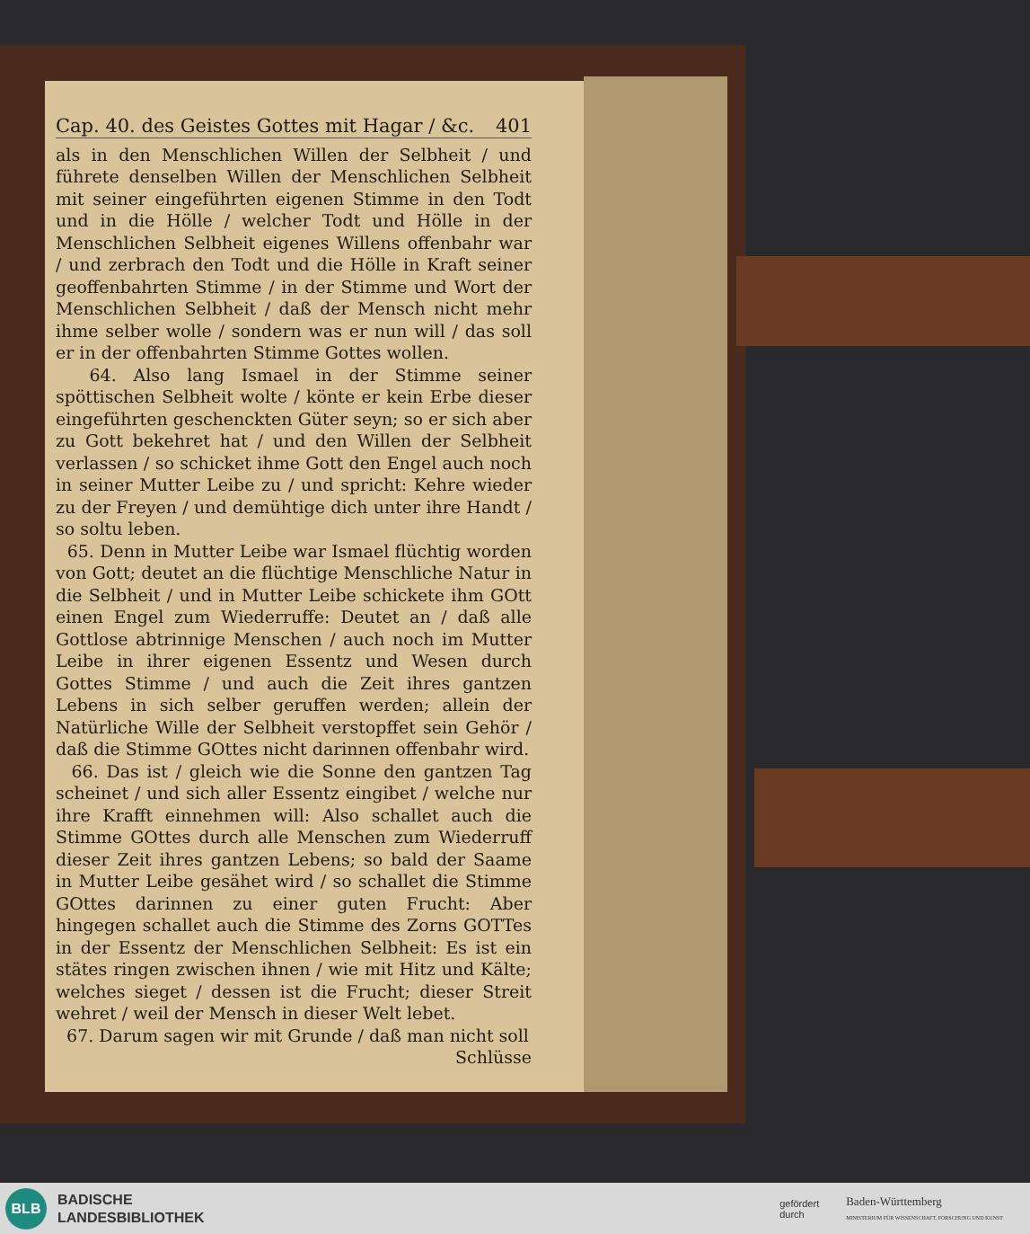Cap. 40. des Geistes Gottes mit Hagar / &c. 401
als in den Menschlichen Willen der Selbheit / und führete denselben Willen der Menschlichen Selbheit mit seiner eingeführten eigenen Stimme in den Todt und in die Hölle / welcher Todt und Hölle in der Menschlichen Selbheit eigenes Willens offenbahr war / und zerbrach den Todt und die Hölle in Kraft seiner geoffenbahrten Stimme / in der Stimme und Wort der Menschlichen Selbheit / daß der Mensch nicht mehr ihme selber wolle / sondern was er nun will / das soll er in der offenbahrten Stimme Gottes wollen.
64. Also lang Ismael in der Stimme seiner spöttischen Selbheit wolte / könte er kein Erbe dieser eingeführten geschenckten Güter seyn; so er sich aber zu Gott bekehret hat / und den Willen der Selbheit verlassen / so schicket ihme Gott den Engel auch noch in seiner Mutter Leibe zu / und spricht: Kehre wieder zu der Freyen / und demühtige dich unter ihre Handt / so soltu leben.
65. Denn in Mutter Leibe war Ismael flüchtig worden von Gott; deutet an die flüchtige Menschliche Natur in die Selbheit / und in Mutter Leibe schickete ihm GOtt einen Engel zum Wiederruffe: Deutet an / daß alle Gottlose abtrinnige Menschen / auch noch im Mutter Leibe in ihrer eigenen Essentz und Wesen durch Gottes Stimme / und auch die Zeit ihres gantzen Lebens in sich selber geruffen werden; allein der Natürliche Wille der Selbheit verstopffet sein Gehör / daß die Stimme GOttes nicht darinnen offenbahr wird.
66. Das ist / gleich wie die Sonne den gantzen Tag scheinet / und sich aller Essentz eingibet / welche nur ihre Krafft einnehmen will: Also schallet auch die Stimme GOttes durch alle Menschen zum Wiederruff dieser Zeit ihres gantzen Lebens; so bald der Saame in Mutter Leibe gesähet wird / so schallet die Stimme GOttes darinnen zu einer guten Frucht: Aber hingegen schallet auch die Stimme des Zorns GOTTes in der Essentz der Menschlichen Selbheit: Es ist ein stätes ringen zwischen ihnen / wie mit Hitz und Kälte; welches sieget / dessen ist die Frucht; dieser Streit wehret / weil der Mensch in dieser Welt lebet.
67. Darum sagen wir mit Grunde / daß man nicht soll
Schlüsse
BLB
BADISCHE
LANDESBIBLIOTHEK
gefördert
durch Baden-Württemberg
MINISTERIUM FÜR WISSENSCHAFT, FORSCHUNG UND KUNST